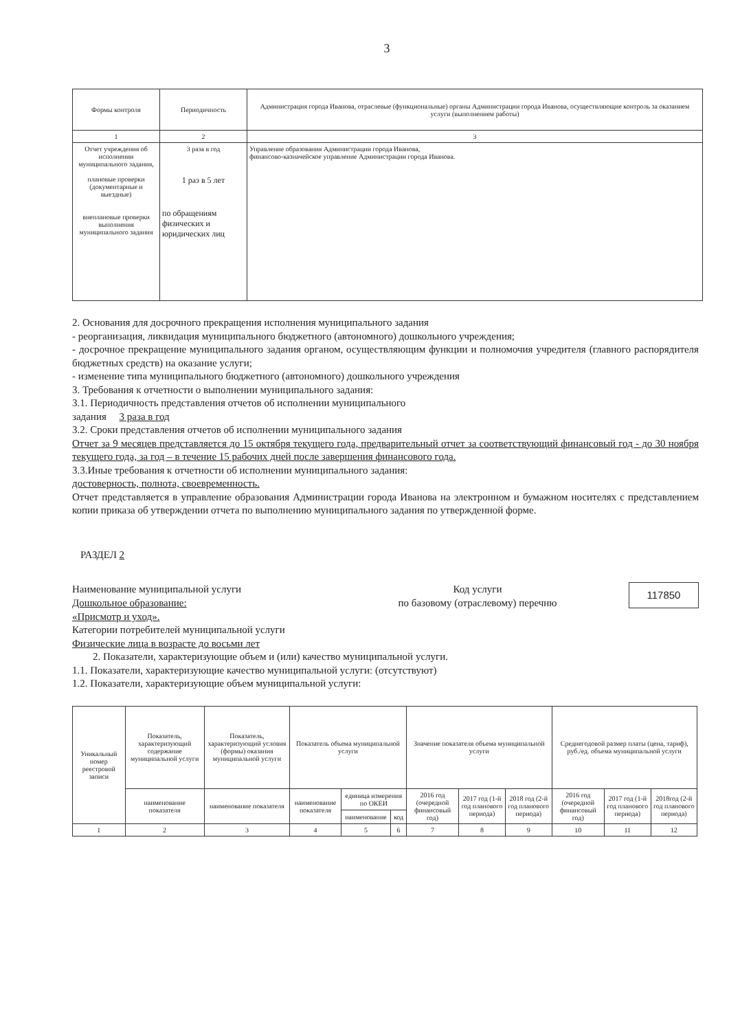3
| Формы контроля | Периодичность | Администрация города Иванова, отраслевые (функциональные) органы Администрации города Иванова, осуществляющие контроль за оказанием услуги (выполнением работы) |
| --- | --- | --- |
| 1 | 2 | 3 |
| Отчет учреждения об исполнении муниципального задания, плановые проверки (документарные и выездные) внеплановые проверки выполнения муниципального задания | 3 раза в год 1 раз в 5 лет по обращениям физических и юридических лиц | Управление образования Администрации города Иванова, финансово-казначейское управление Администрации города Иванова. |
2. Основания для досрочного прекращения исполнения муниципального задания
- реорганизация, ликвидация муниципального бюджетного (автономного) дошкольного учреждения;
- досрочное прекращение муниципального задания органом, осуществляющим функции и полномочия учредителя (главного распорядителя бюджетных средств) на оказание услуги;
- изменение типа муниципального бюджетного (автономного) дошкольного учреждения
3. Требования к отчетности о выполнении муниципального задания:
3.1. Периодичность представления отчетов об исполнении муниципального
задания 3 раза в год
3.2. Сроки представления отчетов об исполнении муниципального задания
Отчет за 9 месяцев представляется до 15 октября текущего года, предварительный отчет за соответствующий финансовый год - до 30 ноября текущего года, за год – в течение 15 рабочих дней после завершения финансового года.
3.3.Иные требования к отчетности об исполнении муниципального задания:
достоверность, полнота, своевременность.
Отчет представляется в управление образования Администрации города Иванова на электронном и бумажном носителях с представлением копии приказа об утверждении отчета по выполнению муниципального задания по утвержденной форме.
РАЗДЕЛ 2
Наименование муниципальной услуги
Дошкольное образование:
«Присмотр и уход».
Код услуги
по базовому (отраслевому) перечню
117850
Категории потребителей муниципальной услуги
Физические лица в возрасте до восьми лет
2. Показатели, характеризующие объем и (или) качество муниципальной услуги.
1.1. Показатели, характеризующие качество муниципальной услуги: (отсутствуют)
1.2. Показатели, характеризующие объем муниципальной услуги:
| Уникальный номер реестровой записи | Показатель, характеризующий содержание муниципальной услуги | Показатель, характеризующий условия (формы) оказания муниципальной услуги | Показатель объема муниципальной услуги | | | Значение показателя объема муниципальной услуги | | | Среднегодовой размер платы (цена, тариф), руб./ед. объема муниципальной услуги | | |
| --- | --- | --- | --- | --- | --- | --- | --- | --- | --- | --- | --- |
| | наименование показателя | наименование показателя | наименование показателя | единица измерения по ОКЕИ | | 2016 год (очередной финансовый год) | 2017 год (1-й год планового периода) | 2018 год (2-й год планового периода) | 2016 год (очередной финансовый год) | 2017 год (1-й год планового периода) | 2018год (2-й год планового периода) |
| | | | | наименование | код | | | | | | |
| 1 | 2 | 3 | 4 | 5 | 6 | 7 | 8 | 9 | 10 | 11 | 12 |